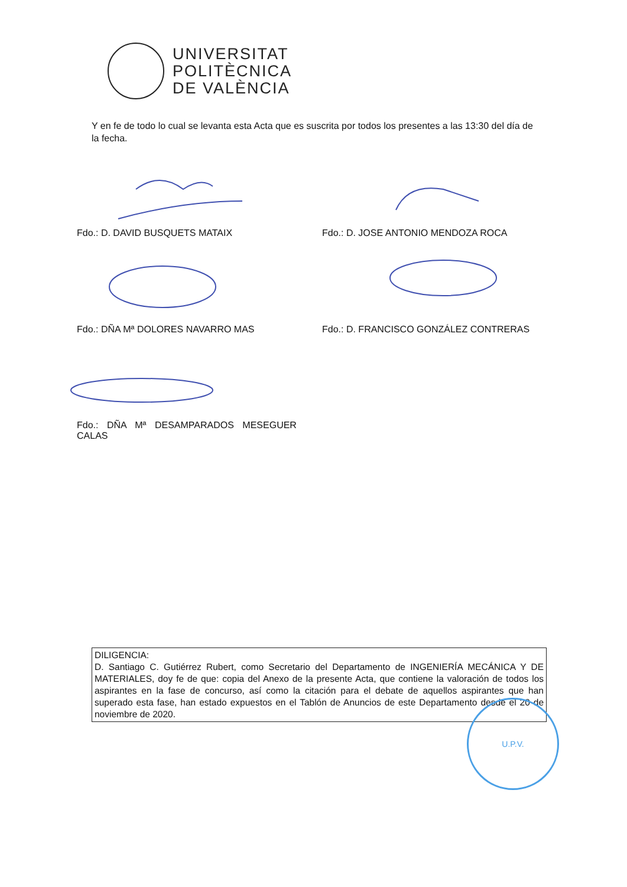UNIVERSITAT
POLITÈCNICA
DE VALÈNCIA
Y en fe de todo lo cual se levanta esta Acta que es suscrita por todos los presentes a las 13:30 del día de la fecha.
Fdo.: D. DAVID BUSQUETS MATAIX
Fdo.: D. JOSE ANTONIO MENDOZA ROCA
Fdo.: DÑA Mª DOLORES NAVARRO MAS
Fdo.: D. FRANCISCO GONZÁLEZ CONTRERAS
Fdo.: DÑA Mª DESAMPARADOS MESEGUER CALAS
DILIGENCIA:
D. Santiago C. Gutiérrez Rubert, como Secretario del Departamento de INGENIERÍA MECÁNICA Y DE MATERIALES, doy fe de que: copia del Anexo de la presente Acta, que contiene la valoración de todos los aspirantes en la fase de concurso, así como la citación para el debate de aquellos aspirantes que han superado esta fase, han estado expuestos en el Tablón de Anuncios de este Departamento desde el 20 de noviembre de 2020.
U.P.V.